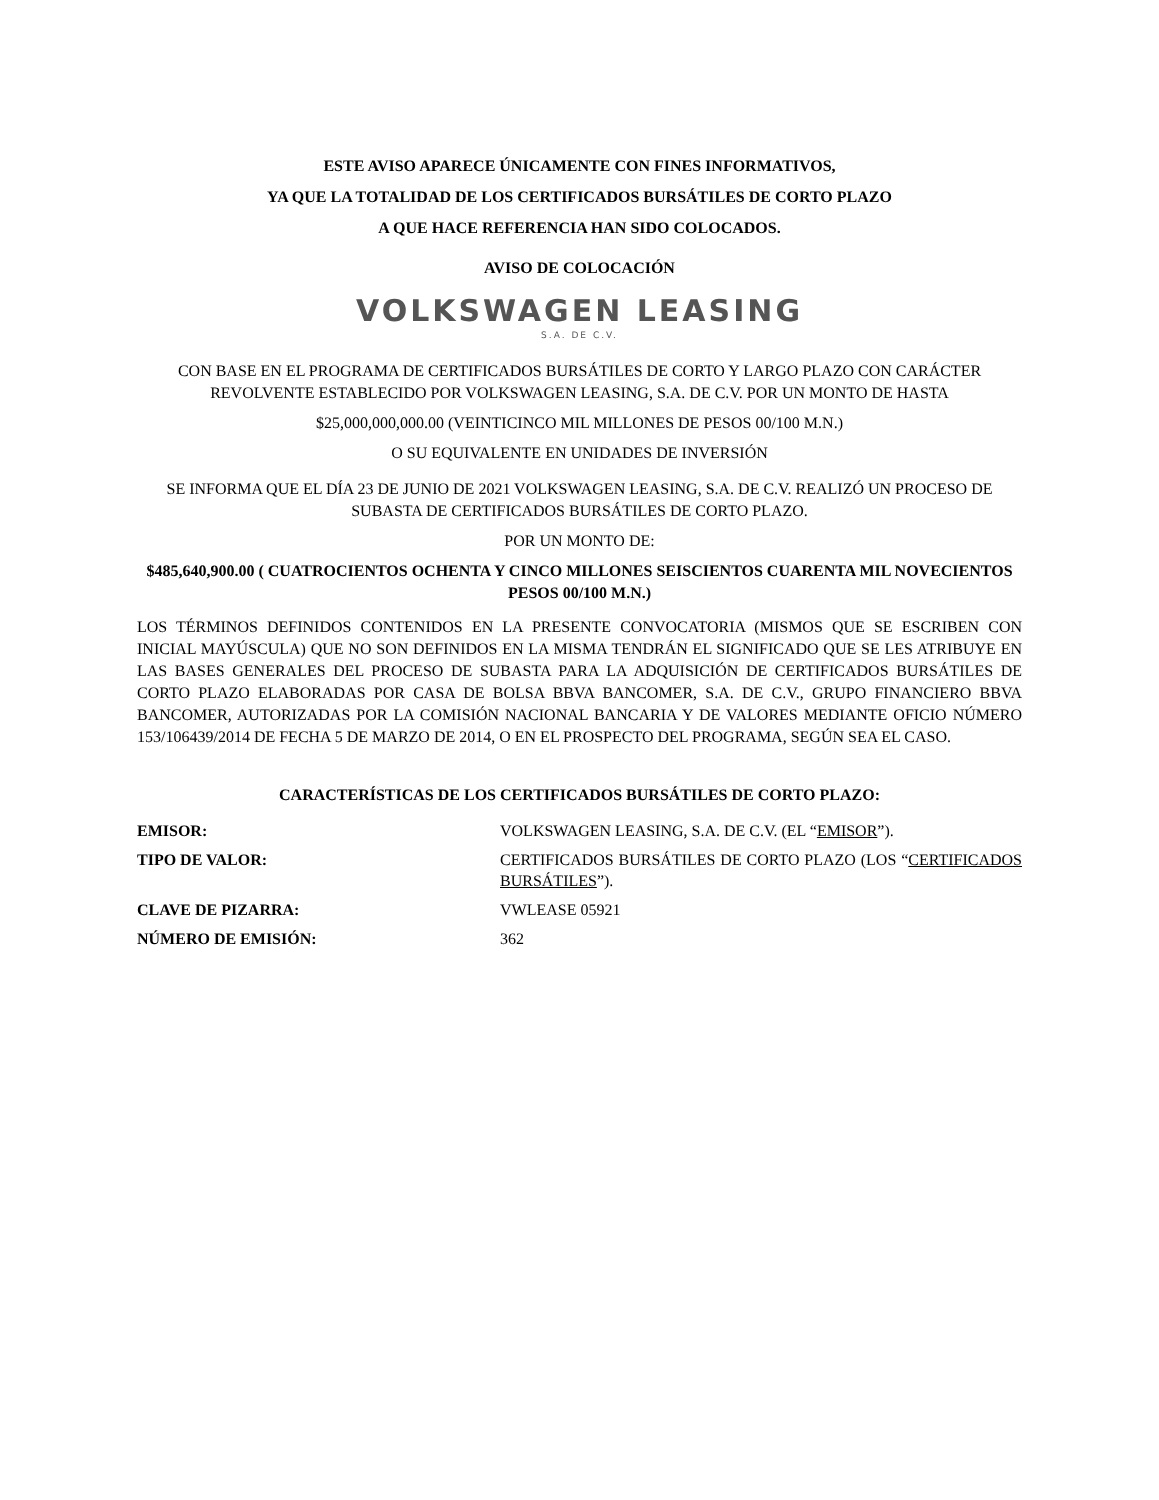ESTE AVISO APARECE ÚNICAMENTE CON FINES INFORMATIVOS,
YA QUE LA TOTALIDAD DE LOS CERTIFICADOS BURSÁTILES DE CORTO PLAZO
A QUE HACE REFERENCIA HAN SIDO COLOCADOS.
AVISO DE COLOCACIÓN
VOLKSWAGEN LEASING
S.A. DE C.V.
CON BASE EN EL PROGRAMA DE CERTIFICADOS BURSÁTILES DE CORTO Y LARGO PLAZO CON CARÁCTER REVOLVENTE ESTABLECIDO POR VOLKSWAGEN LEASING, S.A. DE C.V. POR UN MONTO DE HASTA
$25,000,000,000.00 (VEINTICINCO MIL MILLONES DE PESOS 00/100 M.N.)
O SU EQUIVALENTE EN UNIDADES DE INVERSIÓN
SE INFORMA QUE EL DÍA 23 DE JUNIO DE 2021 VOLKSWAGEN LEASING, S.A. DE C.V. REALIZÓ UN PROCESO DE SUBASTA DE CERTIFICADOS BURSÁTILES DE CORTO PLAZO.
POR UN MONTO DE:
$485,640,900.00 ( CUATROCIENTOS OCHENTA Y CINCO MILLONES SEISCIENTOS CUARENTA MIL NOVECIENTOS PESOS 00/100 M.N.)
LOS TÉRMINOS DEFINIDOS CONTENIDOS EN LA PRESENTE CONVOCATORIA (MISMOS QUE SE ESCRIBEN CON INICIAL MAYÚSCULA) QUE NO SON DEFINIDOS EN LA MISMA TENDRÁN EL SIGNIFICADO QUE SE LES ATRIBUYE EN LAS BASES GENERALES DEL PROCESO DE SUBASTA PARA LA ADQUISICIÓN DE CERTIFICADOS BURSÁTILES DE CORTO PLAZO ELABORADAS POR CASA DE BOLSA BBVA BANCOMER, S.A. DE C.V., GRUPO FINANCIERO BBVA BANCOMER, AUTORIZADAS POR LA COMISIÓN NACIONAL BANCARIA Y DE VALORES MEDIANTE OFICIO NÚMERO 153/106439/2014 DE FECHA 5 DE MARZO DE 2014, O EN EL PROSPECTO DEL PROGRAMA, SEGÚN SEA EL CASO.
CARACTERÍSTICAS DE LOS CERTIFICADOS BURSÁTILES DE CORTO PLAZO:
| EMISOR: | VOLKSWAGEN LEASING, S.A. DE C.V. (EL “ EMISOR ”). |
| TIPO DE VALOR: | CERTIFICADOS BURSÁTILES DE CORTO PLAZO (LOS “ CERTIFICADOS BURSÁTILES ”). |
| CLAVE DE PIZARRA: | VWLEASE 05921 |
| NÚMERO DE EMISIÓN: | 362 |